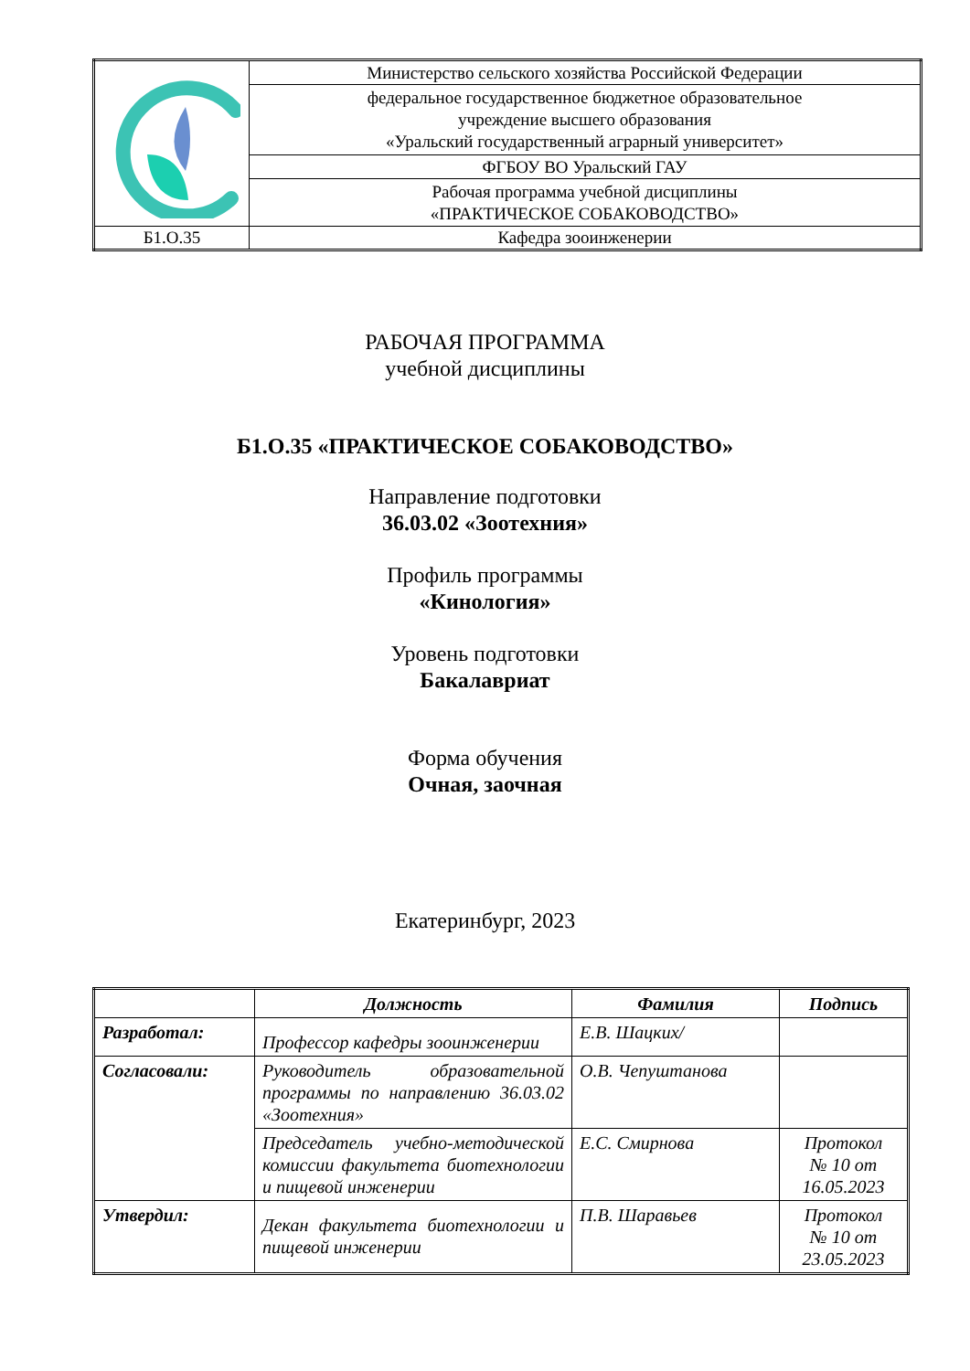| | Министерство сельского хозяйства Российской Федерации |
| | федеральное государственное бюджетное образовательное учреждение высшего образования «Уральский государственный аграрный университет» |
| | ФГБОУ ВО Уральский ГАУ |
| | Рабочая программа учебной дисциплины «ПРАКТИЧЕСКОЕ СОБАКОВОДСТВО» |
| Б1.О.35 | Кафедра зооинженерии |
РАБОЧАЯ ПРОГРАММА
учебной дисциплины
Б1.О.35 «ПРАКТИЧЕСКОЕ СОБАКОВОДСТВО»
Направление подготовки
36.03.02 «Зоотехния»
Профиль программы
«Кинология»
Уровень подготовки
Бакалавриат
Форма обучения
Очная, заочная
Екатеринбург, 2023
| | Должность | Фамилия | Подпись |
| --- | --- | --- | --- |
| Разработал: | Профессор кафедры зооинженерии | Е.В. Шацких/ | |
| Согласовали: | Руководитель образовательной программы по направлению 36.03.02 «Зоотехния» | О.В. Чепуштанова | |
| | Председатель учебно-методической комиссии факультета биотехнологии и пищевой инженерии | Е.С. Смирнова | Протокол № 10 от 16.05.2023 |
| Утвердил: | Декан факультета биотехнологии и пищевой инженерии | П.В. Шаравьев | Протокол № 10 от 23.05.2023 |